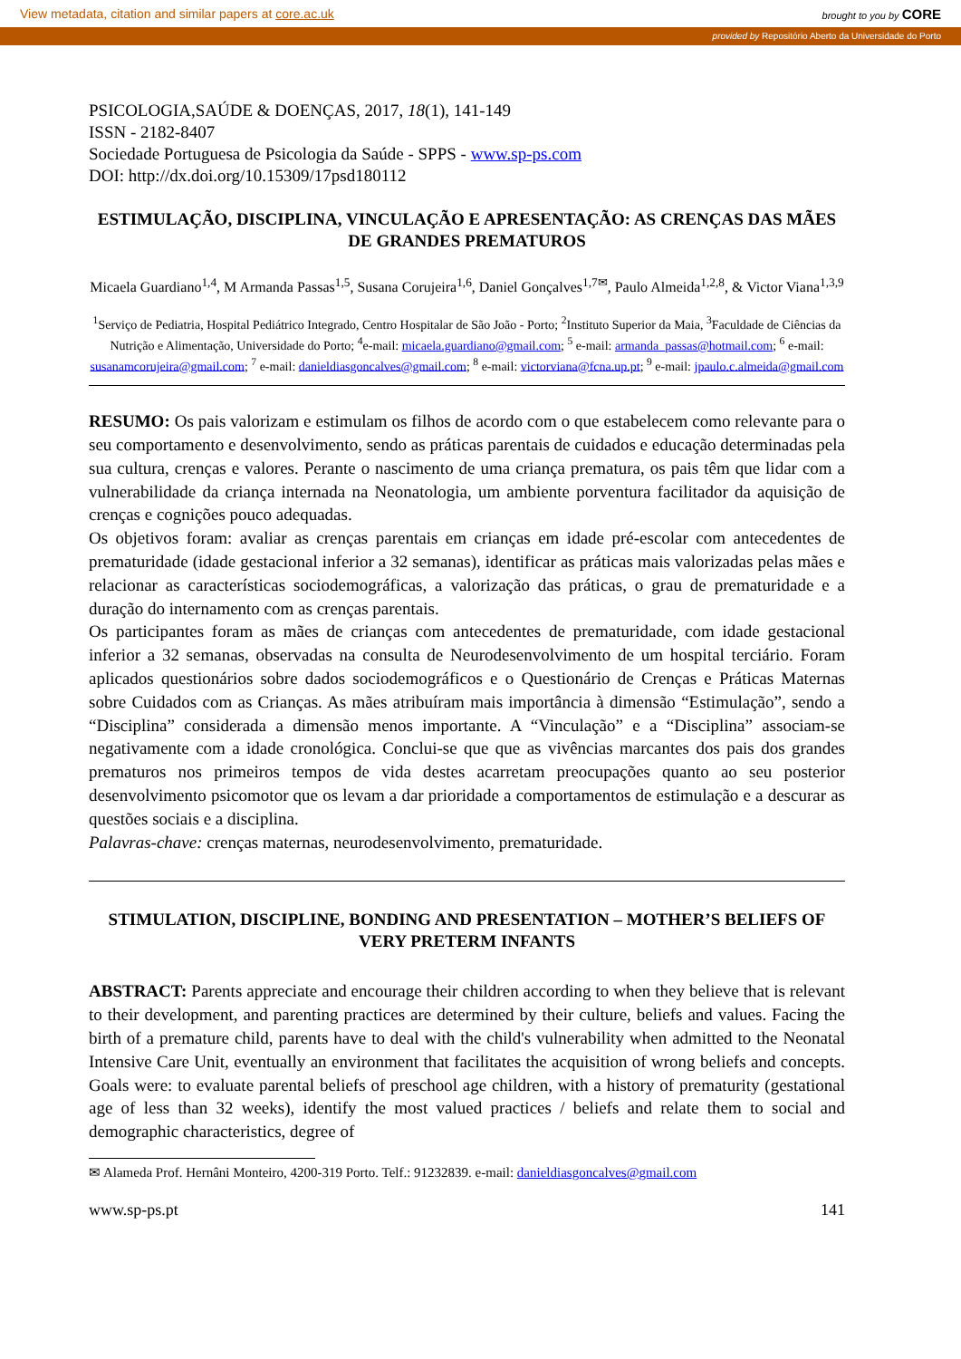View metadata, citation and similar papers at core.ac.uk brought to you by CORE
provided by Repositório Aberto da Universidade do Porto
PSICOLOGIA,SAÚDE & DOENÇAS, 2017, 18(1), 141-149
ISSN - 2182-8407
Sociedade Portuguesa de Psicologia da Saúde - SPPS - www.sp-ps.com
DOI: http://dx.doi.org/10.15309/17psd180112
ESTIMULAÇÃO, DISCIPLINA, VINCULAÇÃO E APRESENTAÇÃO: AS CRENÇAS DAS MÃES DE GRANDES PREMATUROS
Micaela Guardiano<sup>1,4</sup>, M Armanda Passas<sup>1,5</sup>, Susana Corujeira<sup>1,6</sup>, Daniel Gonçalves<sup>1,7✉</sup>, Paulo Almeida<sup>1,2,8</sup>, & Victor Viana<sup>1,3,9</sup>
<sup>1</sup> Serviço de Pediatria, Hospital Pediátrico Integrado, Centro Hospitalar de São João - Porto; <sup>2</sup>Instituto Superior da Maia, <sup>3</sup>Faculdade de Ciências da Nutrição e Alimentação, Universidade do Porto; <sup>4</sup>e-mail: micaela.guardiano@gmail.com; <sup>5</sup> e-mail: armanda_passas@hotmail.com; <sup>6</sup> e-mail: susanamcorujeira@gmail.com; <sup>7</sup> e-mail: danieldiasgoncalves@gmail.com; <sup>8</sup> e-mail: victorviana@fcna.up.pt; <sup>9</sup> e-mail: jpaulo.c.almeida@gmail.com
RESUMO: Os pais valorizam e estimulam os filhos de acordo com o que estabelecem como relevante para o seu comportamento e desenvolvimento, sendo as práticas parentais de cuidados e educação determinadas pela sua cultura, crenças e valores. Perante o nascimento de uma criança prematura, os pais têm que lidar com a vulnerabilidade da criança internada na Neonatologia, um ambiente porventura facilitador da aquisição de crenças e cognições pouco adequadas.
Os objetivos foram: avaliar as crenças parentais em crianças em idade pré-escolar com antecedentes de prematuridade (idade gestacional inferior a 32 semanas), identificar as práticas mais valorizadas pelas mães e relacionar as características sociodemográficas, a valorização das práticas, o grau de prematuridade e a duração do internamento com as crenças parentais.
Os participantes foram as mães de crianças com antecedentes de prematuridade, com idade gestacional inferior a 32 semanas, observadas na consulta de Neurodesenvolvimento de um hospital terciário. Foram aplicados questionários sobre dados sociodemográficos e o Questionário de Crenças e Práticas Maternas sobre Cuidados com as Crianças. As mães atribuíram mais importância à dimensão “Estimulação”, sendo a “Disciplina” considerada a dimensão menos importante. A “Vinculação” e a “Disciplina” associam-se negativamente com a idade cronológica. Conclui-se que que as vivências marcantes dos pais dos grandes prematuros nos primeiros tempos de vida destes acarretam preocupações quanto ao seu posterior desenvolvimento psicomotor que os levam a dar prioridade a comportamentos de estimulação e a descurar as questões sociais e a disciplina.
Palavras-chave: crenças maternas, neurodesenvolvimento, prematuridade.
STIMULATION, DISCIPLINE, BONDING AND PRESENTATION – MOTHER’S BELIEFS OF VERY PRETERM INFANTS
ABSTRACT: Parents appreciate and encourage their children according to when they believe that is relevant to their development, and parenting practices are determined by their culture, beliefs and values. Facing the birth of a premature child, parents have to deal with the child's vulnerability when admitted to the Neonatal Intensive Care Unit, eventually an environment that facilitates the acquisition of wrong beliefs and concepts. Goals were: to evaluate parental beliefs of preschool age children, with a history of prematurity (gestational age of less than 32 weeks), identify the most valued practices / beliefs and relate them to social and demographic characteristics, degree of
✉ Alameda Prof. Hernâni Monteiro, 4200-319 Porto. Telf.: 91232839. e-mail: danieldiasgoncalves@gmail.com
www.sp-ps.pt 141